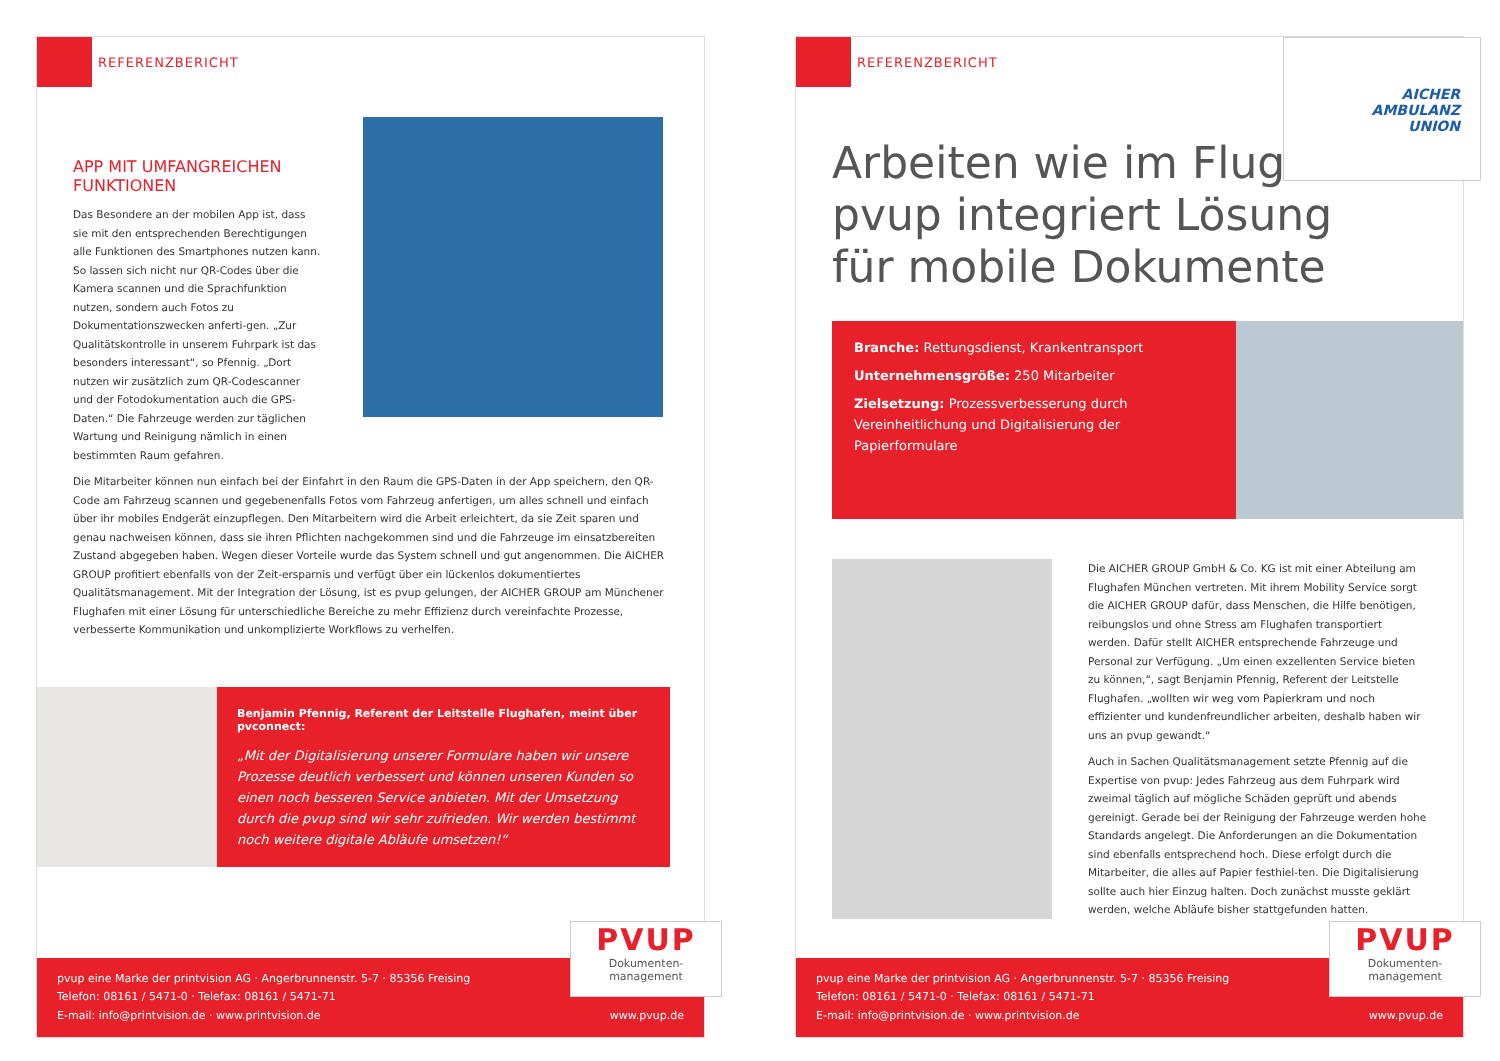REFERENZBERICHT
APP MIT UMFANGREICHEN FUNKTIONEN
Das Besondere an der mobilen App ist, dass sie mit den entsprechenden Berechtigungen alle Funktionen des Smartphones nutzen kann. So lassen sich nicht nur QR-Codes über die Kamera scannen und die Sprachfunktion nutzen, sondern auch Fotos zu Dokumentationszwecken anferti-gen. „Zur Qualitätskontrolle in unserem Fuhrpark ist das besonders interessant“, so Pfennig. „Dort nutzen wir zusätzlich zum QR-Codescanner und der Fotodokumentation auch die GPS-Daten.“ Die Fahrzeuge werden zur täglichen Wartung und Reinigung nämlich in einen bestimmten Raum gefahren.
Die Mitarbeiter können nun einfach bei der Einfahrt in den Raum die GPS-Daten in der App speichern, den QR-Code am Fahrzeug scannen und gegebenenfalls Fotos vom Fahrzeug anfertigen, um alles schnell und einfach über ihr mobiles Endgerät einzupflegen. Den Mitarbeitern wird die Arbeit erleichtert, da sie Zeit sparen und genau nachweisen können, dass sie ihren Pflichten nachgekommen sind und die Fahrzeuge im einsatzbereiten Zustand abgegeben haben. Wegen dieser Vorteile wurde das System schnell und gut angenommen. Die AICHER GROUP profitiert ebenfalls von der Zeit-ersparnis und verfügt über ein lückenlos dokumentiertes Qualitätsmanagement. Mit der Integration der Lösung, ist es pvup gelungen, der AICHER GROUP am Münchener Flughafen mit einer Lösung für unterschiedliche Bereiche zu mehr Effizienz durch vereinfachte Prozesse, verbesserte Kommunikation und unkomplizierte Workflows zu verhelfen.
Benjamin Pfennig, Referent der Leitstelle Flughafen, meint über pvconnect:
„Mit der Digitalisierung unserer Formulare haben wir unsere Prozesse deutlich verbessert und können unseren Kunden so einen noch besseren Service anbieten. Mit der Umsetzung durch die pvup sind wir sehr zufrieden. Wir werden bestimmt noch weitere digitale Abläufe umsetzen!“
PVUP
Dokumenten-
management
pvup eine Marke der printvision AG · Angerbrunnenstr. 5-7 · 85356 Freising
Telefon: 08161 / 5471-0 · Telefax: 08161 / 5471-71
E-mail: info@printvision.de · www.printvision.de
www.pvup.de
REFERENZBERICHT
AICHER
AMBULANZ
UNION
Arbeiten wie im Flug:
pvup integriert Lösung
für mobile Dokumente
Branche: Rettungsdienst, Krankentransport
Unternehmensgröße: 250 Mitarbeiter
Zielsetzung: Prozessverbesserung durch Vereinheitlichung und Digitalisierung der Papierformulare
Die AICHER GROUP GmbH & Co. KG ist mit einer Abteilung am Flughafen München vertreten. Mit ihrem Mobility Service sorgt die AICHER GROUP dafür, dass Menschen, die Hilfe benötigen, reibungslos und ohne Stress am Flughafen transportiert werden. Dafür stellt AICHER entsprechende Fahrzeuge und Personal zur Verfügung. „Um einen exzellenten Service bieten zu können,“, sagt Benjamin Pfennig, Referent der Leitstelle Flughafen. „wollten wir weg vom Papierkram und noch effizienter und kundenfreundlicher arbeiten, deshalb haben wir uns an pvup gewandt.“
Auch in Sachen Qualitätsmanagement setzte Pfennig auf die Expertise von pvup: Jedes Fahrzeug aus dem Fuhrpark wird zweimal täglich auf mögliche Schäden geprüft und abends gereinigt. Gerade bei der Reinigung der Fahrzeuge werden hohe Standards angelegt. Die Anforderungen an die Dokumentation sind ebenfalls entsprechend hoch. Diese erfolgt durch die Mitarbeiter, die alles auf Papier festhiel-ten. Die Digitalisierung sollte auch hier Einzug halten. Doch zunächst musste geklärt werden, welche Abläufe bisher stattgefunden hatten.
PVUP
Dokumenten-
management
pvup eine Marke der printvision AG · Angerbrunnenstr. 5-7 · 85356 Freising
Telefon: 08161 / 5471-0 · Telefax: 08161 / 5471-71
E-mail: info@printvision.de · www.printvision.de
www.pvup.de